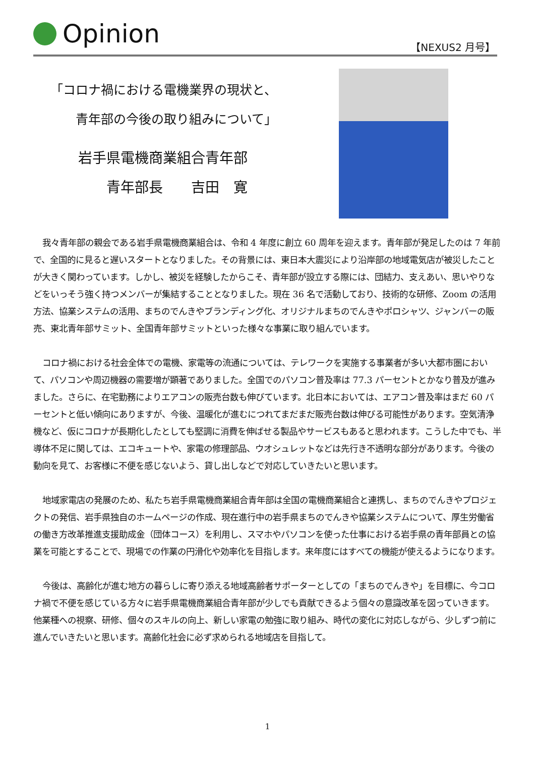Opinion
【NEXUS2 月号】
「コロナ禍における電機業界の現状と、
　　青年部の今後の取り組みについて」
岩手県電機商業組合青年部
　　青年部長　　吉田　寛
我々青年部の親会である岩手県電機商業組合は、令和 4 年度に創立 60 周年を迎えます。青年部が発足したのは 7 年前で、全国的に見ると遅いスタートとなりました。その背景には、東日本大震災により沿岸部の地域電気店が被災したことが大きく関わっています。しかし、被災を経験したからこそ、青年部が設立する際には、団結力、支えあい、思いやりなどをいっそう強く持つメンバーが集結することとなりました。現在 36 名で活動しており、技術的な研修、Zoom の活用方法、協業システムの活用、まちのでんきやブランディング化、オリジナルまちのでんきやポロシャツ、ジャンバーの販売、東北青年部サミット、全国青年部サミットといった様々な事業に取り組んでいます。
コロナ禍における社会全体での電機、家電等の流通については、テレワークを実施する事業者が多い大都市圏において、パソコンや周辺機器の需要増が顕著でありました。全国でのパソコン普及率は 77.3 パーセントとかなり普及が進みました。さらに、在宅勤務によりエアコンの販売台数も伸びています。北日本においては、エアコン普及率はまだ 60 パーセントと低い傾向にありますが、今後、温暖化が進むにつれてまだまだ販売台数は伸びる可能性があります。空気清浄機など、仮にコロナが長期化したとしても堅調に消費を伸ばせる製品やサービスもあると思われます。こうした中でも、半導体不足に関しては、エコキュートや、家電の修理部品、ウオシュレットなどは先行き不透明な部分があります。今後の動向を見て、お客様に不便を感じないよう、貸し出しなどで対応していきたいと思います。
地域家電店の発展のため、私たち岩手県電機商業組合青年部は全国の電機商業組合と連携し、まちのでんきやプロジェクトの発信、岩手県独自のホームページの作成、現在進行中の岩手県まちのでんきや協業システムについて、厚生労働省の働き方改革推進支援助成金（団体コース）を利用し、スマホやパソコンを使った仕事における岩手県の青年部員との協業を可能とすることで、現場での作業の円滑化や効率化を目指します。来年度にはすべての機能が使えるようになります。
今後は、高齢化が進む地方の暮らしに寄り添える地域高齢者サポーターとしての「まちのでんきや」を目標に、今コロナ禍で不便を感じている方々に岩手県電機商業組合青年部が少しでも貢献できるよう個々の意識改革を図っていきます。他業種への視察、研修、個々のスキルの向上、新しい家電の勉強に取り組み、時代の変化に対応しながら、少しずつ前に進んでいきたいと思います。高齢化社会に必ず求められる地域店を目指して。
1